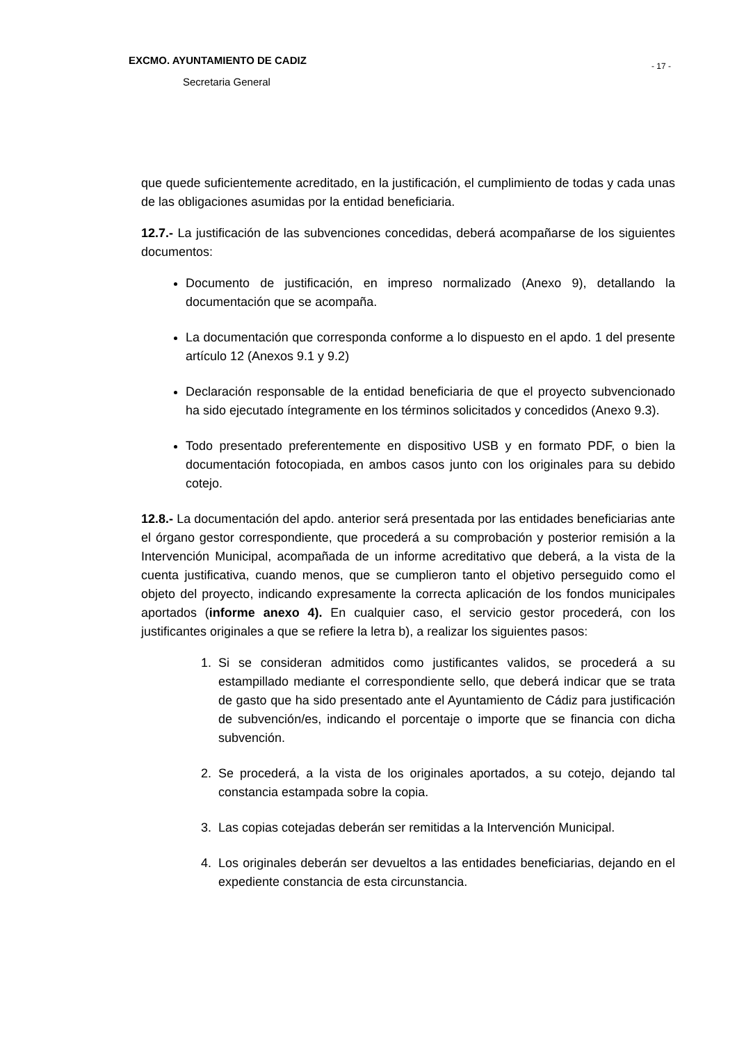EXCMO. AYUNTAMIENTO DE CADIZ
- 17 -
Secretaria General
que quede suficientemente acreditado, en la justificación, el cumplimiento de todas y cada unas de las obligaciones asumidas por la entidad beneficiaria.
12.7.- La justificación de las subvenciones concedidas, deberá acompañarse de los siguientes documentos:
Documento de justificación, en impreso normalizado (Anexo 9), detallando la documentación que se acompaña.
La documentación que corresponda conforme a lo dispuesto en el apdo. 1 del presente artículo 12 (Anexos 9.1 y 9.2)
Declaración responsable de la entidad beneficiaria de que el proyecto subvencionado ha sido ejecutado íntegramente en los términos solicitados y concedidos (Anexo 9.3).
Todo presentado preferentemente en dispositivo USB y en formato PDF, o bien la documentación fotocopiada, en ambos casos junto con los originales para su debido cotejo.
12.8.- La documentación del apdo. anterior será presentada por las entidades beneficiarias ante el órgano gestor correspondiente, que procederá a su comprobación y posterior remisión a la Intervención Municipal, acompañada de un informe acreditativo que deberá, a la vista de la cuenta justificativa, cuando menos, que se cumplieron tanto el objetivo perseguido como el objeto del proyecto, indicando expresamente la correcta aplicación de los fondos municipales aportados (informe anexo 4). En cualquier caso, el servicio gestor procederá, con los justificantes originales a que se refiere la letra b), a realizar los siguientes pasos:
1. Si se consideran admitidos como justificantes validos, se procederá a su estampillado mediante el correspondiente sello, que deberá indicar que se trata de gasto que ha sido presentado ante el Ayuntamiento de Cádiz para justificación de subvención/es, indicando el porcentaje o importe que se financia con dicha subvención.
2. Se procederá, a la vista de los originales aportados, a su cotejo, dejando tal constancia estampada sobre la copia.
3. Las copias cotejadas deberán ser remitidas a la Intervención Municipal.
4. Los originales deberán ser devueltos a las entidades beneficiarias, dejando en el expediente constancia de esta circunstancia.